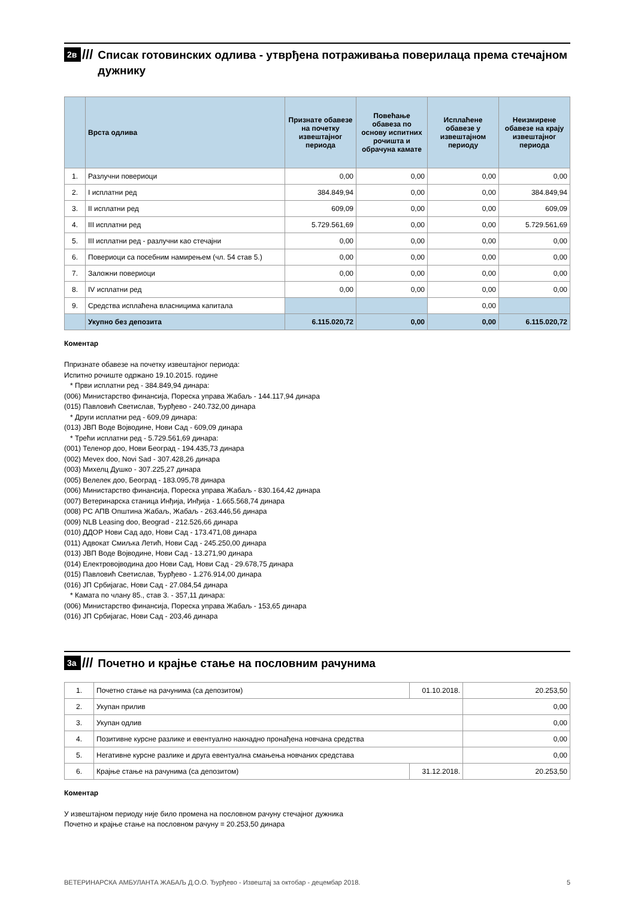2в ///
Списак готовинских одлива - утврђена потраживања поверилаца према стечајном дужнику
| | Врста одлива | Признате обавезе на почетку извештајног периода | Повећање обавеза по основу испитних рочишта и обрачуна камате | Исплаћене обавезе у извештајном периоду | Неизмирене обавезе на крају извештајног периода |
| --- | --- | --- | --- | --- | --- |
| 1. | Разлучни повериоци | 0,00 | 0,00 | 0,00 | 0,00 |
| 2. | I исплатни ред | 384.849,94 | 0,00 | 0,00 | 384.849,94 |
| 3. | II исплатни ред | 609,09 | 0,00 | 0,00 | 609,09 |
| 4. | III исплатни ред | 5.729.561,69 | 0,00 | 0,00 | 5.729.561,69 |
| 5. | III исплатни ред - разлучни као стечајни | 0,00 | 0,00 | 0,00 | 0,00 |
| 6. | Повериоци са посебним намирењем (чл. 54 став 5.) | 0,00 | 0,00 | 0,00 | 0,00 |
| 7. | Заложни повериоци | 0,00 | 0,00 | 0,00 | 0,00 |
| 8. | IV исплатни ред | 0,00 | 0,00 | 0,00 | 0,00 |
| 9. | Средства исплаћена власницима капитала | | | 0,00 | |
| | Укупно без депозита | 6.115.020,72 | 0,00 | 0,00 | 6.115.020,72 |
Коментар
Ппризнате обавезе на почетку извештајног периода:
Испитно рочиште одржано 19.10.2015. године
* Први исплатни ред - 384.849,94 динара:
(006) Министарство финансија, Пореска управа Жабаљ - 144.117,94 динара
(015) Павловић Светислав, Ђурђево - 240.732,00 динара
* Други исплатни ред - 609,09 динара:
(013) ЈВП Воде Војводине, Нови Сад - 609,09 динара
* Трећи исплатни ред - 5.729.561,69 динара:
(001) Теленор доо, Нови Београд - 194.435,73 динара
(002) Mevex doo, Novi Sad - 307.428,26 динара
(003) Михелц Душко - 307.225,27 динара
(005) Велелек доо, Београд - 183.095,78 динара
(006) Министарство финансија, Пореска управа Жабаљ - 830.164,42 динара
(007) Ветеринарска станица Инђија, Инђија - 1.665.568,74 динара
(008) РС АПВ Општина Жабаљ, Жабаљ - 263.446,56 динара
(009) NLB Leasing doo, Beograd - 212.526,66 динара
(010) ДДОР Нови Сад адо, Нови Сад - 173.471,08 динара
(011) Адвокат Смиљка Летић, Нови Сад - 245.250,00 динара
(013) ЈВП Воде Војводине, Нови Сад - 13.271,90 динара
(014) Електровојводина доо Нови Сад, Нови Сад - 29.678,75 динара
(015) Павловић Светислав, Ђурђево - 1.276.914,00 динара
(016) ЈП Србијагас, Нови Сад - 27.084,54 динара
* Камата по члану 85., став 3. - 357,11 динара:
(006) Министарство финансија, Пореска управа Жабаљ - 153,65 динара
(016) ЈП Србијагас, Нови Сад - 203,46 динара
3а ///
Почетно и крајње стање на пословним рачунима
| 1. | Почетно стање на рачунима (са депозитом) | 01.10.2018. | 20.253,50 |
| 2. | Укупан прилив | | 0,00 |
| 3. | Укупан одлив | | 0,00 |
| 4. | Позитивне курсне разлике и евентуално накнадно пронађена новчана средства | | 0,00 |
| 5. | Негативне курсне разлике и друга евентуална смањења новчаних средстава | | 0,00 |
| 6. | Крајње стање на рачунима (са депозитом) | 31.12.2018. | 20.253,50 |
Коментар
У извештајном периоду није било промена на пословном рачуну стечајног дужника
Почетно и крајње стање на пословном рачуну = 20.253,50 динара
ВЕТЕРИНАРСКА АМБУЛАНТА ЖАБАЉ Д.О.О. Ђурђево - Извештај за октобар - децембар 2018. 5